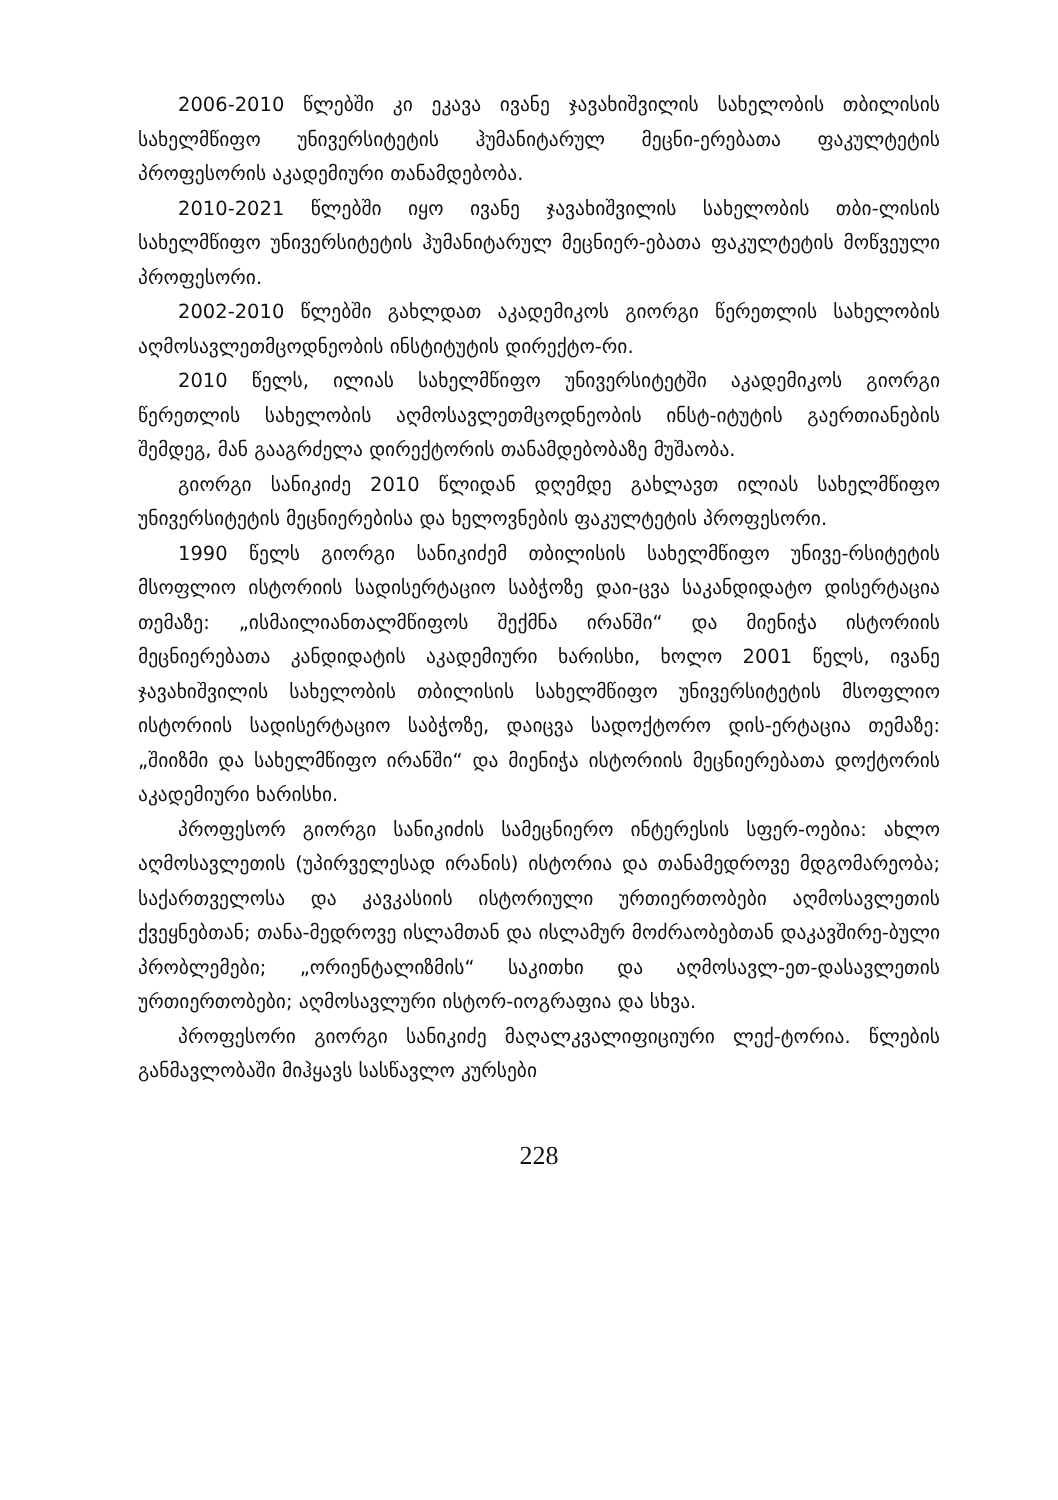2006-2010 წლებში კი ეკავა ივანე ჯავახიშვილის სახელობის თბილისის სახელმწიფო უნივერსიტეტის ჰუმანიტარულ მეცნი-ერებათა ფაკულტეტის პროფესორის აკადემიური თანამდებობა.
2010-2021 წლებში იყო ივანე ჯავახიშვილის სახელობის თბი-ლისის სახელმწიფო უნივერსიტეტის ჰუმანიტარულ მეცნიერ-ებათა ფაკულტეტის მოწვეული პროფესორი.
2002-2010 წლებში გახლდათ აკადემიკოს გიორგი წერეთლის სახელობის აღმოსავლეთმცოდნეობის ინსტიტუტის დირექტო-რი.
2010 წელს, ილიას სახელმწიფო უნივერსიტეტში აკადემიკოს გიორგი წერეთლის სახელობის აღმოსავლეთმცოდნეობის ინსტ-იტუტის გაერთიანების შემდეგ, მან გააგრძელა დირექტორის თანამდებობაზე მუშაობა.
გიორგი სანიკიძე 2010 წლიდან დღემდე გახლავთ ილიას სახელმწიფო უნივერსიტეტის მეცნიერებისა და ხელოვნების ფაკულტეტის პროფესორი.
1990 წელს გიორგი სანიკიძემ თბილისის სახელმწიფო უნივე-რსიტეტის მსოფლიო ისტორიის სადისერტაციო საბჭოზე დაი-ცვა საკანდიდატო დისერტაცია თემაზე: „ისმაილიანთალმწიფოს შექმნა ირანში“ და მიენიჭა ისტორიის მეცნიერებათა კანდიდატის აკადემიური ხარისხი, ხოლო 2001 წელს, ივანე ჯავახიშვილის სახელობის თბილისის სახელმწიფო უნივერსიტეტის მსოფლიო ისტორიის სადისერტაციო საბჭოზე, დაიცვა სადოქტორო დის-ერტაცია თემაზე: „შიიზმი და სახელმწიფო ირანში“ და მიენიჭა ისტორიის მეცნიერებათა დოქტორის აკადემიური ხარისხი.
პროფესორ გიორგი სანიკიძის სამეცნიერო ინტერესის სფერ-ოებია: ახლო აღმოსავლეთის (უპირველესად ირანის) ისტორია და თანამედროვე მდგომარეობა; საქართველოსა და კავკასიის ისტორიული ურთიერთობები აღმოსავლეთის ქვეყნებთან; თანა-მედროვე ისლამთან და ისლამურ მოძრაობებთან დაკავშირე-ბული პრობლემები; „ორიენტალიზმის“ საკითხი და აღმოსავლ-ეთ-დასავლეთის ურთიერთობები; აღმოსავლური ისტორ-იოგრაფია და სხვა.
პროფესორი გიორგი სანიკიძე მაღალკვალიფიციური ლექ-ტორია. წლების განმავლობაში მიჰყავს სასწავლო კურსები
228